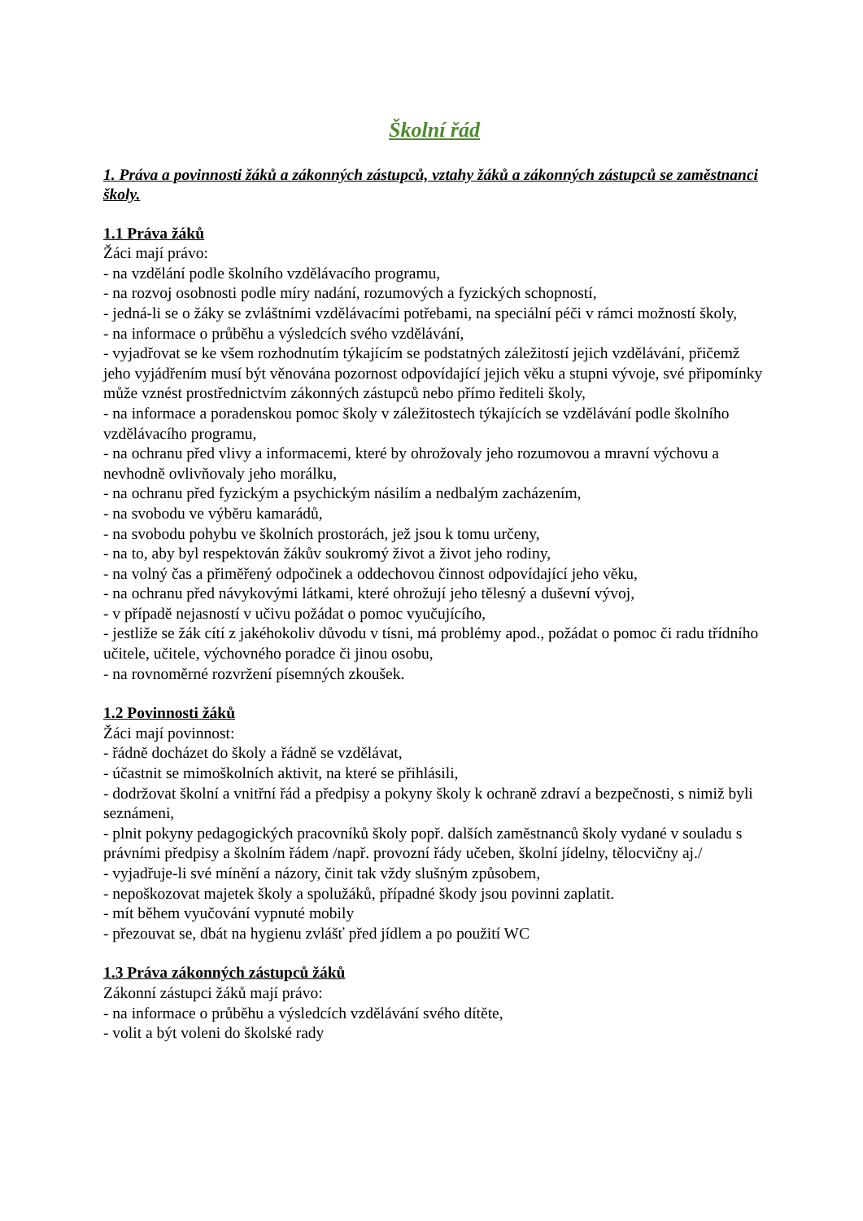Školní řád
1. Práva a povinnosti žáků a zákonných zástupců, vztahy žáků a zákonných zástupců se zaměstnanci školy.
1.1 Práva žáků
Žáci mají právo:
- na vzdělání podle školního vzdělávacího programu,
- na rozvoj osobnosti podle míry nadání, rozumových a fyzických schopností,
- jedná-li se o žáky se zvláštními vzdělávacími potřebami, na speciální péči v rámci možností školy,
- na informace o průběhu a výsledcích svého vzdělávání,
- vyjadřovat se ke všem rozhodnutím týkajícím se podstatných záležitostí jejich vzdělávání, přičemž jeho vyjádřením musí být věnována pozornost odpovídající jejich věku a stupni vývoje, své připomínky může vznést prostřednictvím zákonných zástupců nebo přímo řediteli školy,
- na informace a poradenskou pomoc školy v záležitostech týkajících se vzdělávání podle školního vzdělávacího programu,
- na ochranu před vlivy a informacemi, které by ohrožovaly jeho rozumovou a mravní výchovu a nevhodně ovlivňovaly jeho morálku,
- na ochranu před fyzickým a psychickým násilím a nedbalým zacházením,
- na svobodu ve výběru kamarádů,
- na svobodu pohybu ve školních prostorách, jež jsou k tomu určeny,
- na to, aby byl respektován žákův soukromý život a život jeho rodiny,
- na volný čas a přiměřený odpočinek a oddechovou činnost odpovídající jeho věku,
- na ochranu před návykovými látkami, které ohrožují jeho tělesný a duševní vývoj,
- v případě nejasností v učivu požádat o pomoc vyučujícího,
- jestliže se žák cítí z jakéhokoliv důvodu v tísni, má problémy apod., požádat o pomoc či radu třídního učitele, učitele, výchovného poradce či jinou osobu,
- na rovnoměrné rozvržení písemných zkoušek.
1.2 Povinnosti žáků
Žáci mají povinnost:
- řádně docházet do školy a řádně se vzdělávat,
- účastnit se mimoškolních aktivit, na které se přihlásili,
- dodržovat školní a vnitřní řád a předpisy a pokyny školy k ochraně zdraví a bezpečnosti, s nimiž byli seznámeni,
- plnit pokyny pedagogických pracovníků školy popř. dalších zaměstnanců školy vydané v souladu s právními předpisy a školním řádem /např. provozní řády učeben, školní jídelny, tělocvičny aj./
- vyjadřuje-li své mínění a názory, činit tak vždy slušným způsobem,
- nepoškozovat majetek školy a spolužáků, případné škody jsou povinni zaplatit.
- mít během vyučování vypnuté mobily
- přezouvat se, dbát na hygienu zvlášť před jídlem a po použití WC
1.3 Práva zákonných zástupců žáků
Zákonní zástupci žáků mají právo:
- na informace o průběhu a výsledcích vzdělávání svého dítěte,
- volit a být voleni do školské rady